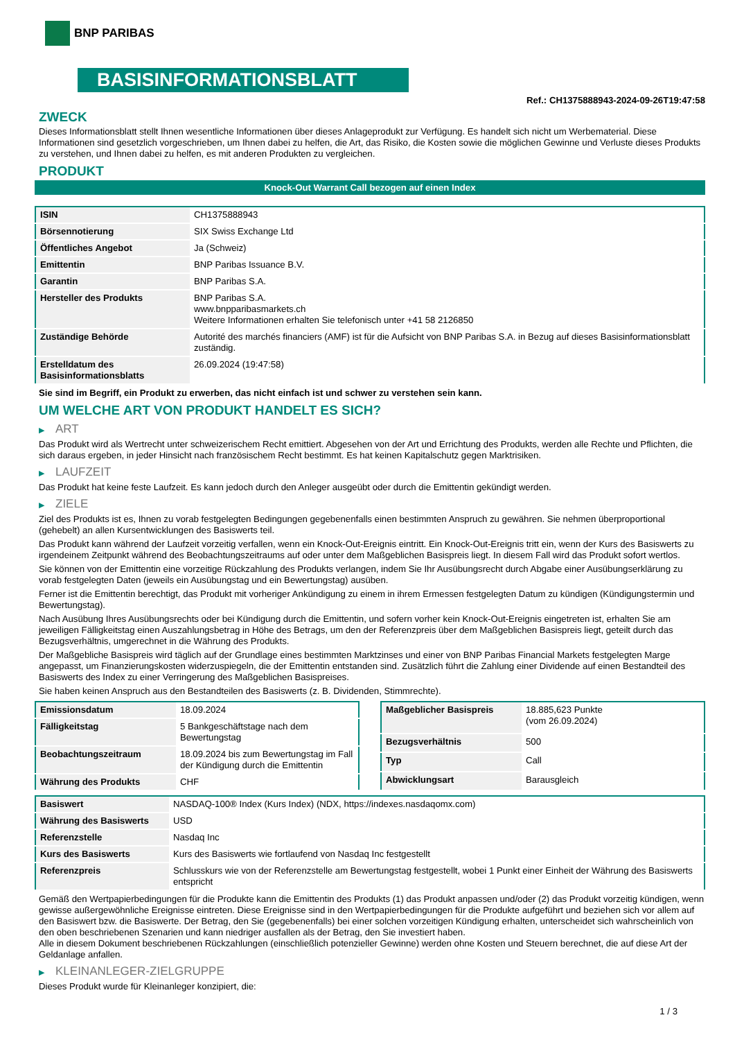BNP PARIBAS
BASISINFORMATIONSBLATT
Ref.: CH1375888943-2024-09-26T19:47:58
ZWECK
Dieses Informationsblatt stellt Ihnen wesentliche Informationen über dieses Anlageprodukt zur Verfügung. Es handelt sich nicht um Werbematerial. Diese Informationen sind gesetzlich vorgeschrieben, um Ihnen dabei zu helfen, die Art, das Risiko, die Kosten sowie die möglichen Gewinne und Verluste dieses Produkts zu verstehen, und Ihnen dabei zu helfen, es mit anderen Produkten zu vergleichen.
PRODUKT
Knock-Out Warrant Call bezogen auf einen Index
| ISIN | CH1375888943 |
| Börsennotierung | SIX Swiss Exchange Ltd |
| Öffentliches Angebot | Ja (Schweiz) |
| Emittentin | BNP Paribas Issuance B.V. |
| Garantin | BNP Paribas S.A. |
| Hersteller des Produkts | BNP Paribas S.A. www.bnpparibasmarkets.ch Weitere Informationen erhalten Sie telefonisch unter +41 58 2126850 |
| Zuständige Behörde | Autorité des marchés financiers (AMF) ist für die Aufsicht von BNP Paribas S.A. in Bezug auf dieses Basisinformationsblatt zuständig. |
| Erstelldatum des Basisinformationsblatts | 26.09.2024 (19:47:58) |
Sie sind im Begriff, ein Produkt zu erwerben, das nicht einfach ist und schwer zu verstehen sein kann.
UM WELCHE ART VON PRODUKT HANDELT ES SICH?
▶ ART
Das Produkt wird als Wertrecht unter schweizerischem Recht emittiert. Abgesehen von der Art und Errichtung des Produkts, werden alle Rechte und Pflichten, die sich daraus ergeben, in jeder Hinsicht nach französischem Recht bestimmt. Es hat keinen Kapitalschutz gegen Marktrisiken.
▶ LAUFZEIT
Das Produkt hat keine feste Laufzeit. Es kann jedoch durch den Anleger ausgeübt oder durch die Emittentin gekündigt werden.
▶ ZIELE
Ziel des Produkts ist es, Ihnen zu vorab festgelegten Bedingungen gegebenenfalls einen bestimmten Anspruch zu gewähren. Sie nehmen überproportional (gehebelt) an allen Kursentwicklungen des Basiswerts teil.
Das Produkt kann während der Laufzeit vorzeitig verfallen, wenn ein Knock-Out-Ereignis eintritt. Ein Knock-Out-Ereignis tritt ein, wenn der Kurs des Basiswerts zu irgendeinem Zeitpunkt während des Beobachtungszeitraums auf oder unter dem Maßgeblichen Basispreis liegt. In diesem Fall wird das Produkt sofort wertlos.
Sie können von der Emittentin eine vorzeitige Rückzahlung des Produkts verlangen, indem Sie Ihr Ausübungsrecht durch Abgabe einer Ausübungserklärung zu vorab festgelegten Daten (jeweils ein Ausübungstag und ein Bewertungstag) ausüben.
Ferner ist die Emittentin berechtigt, das Produkt mit vorheriger Ankündigung zu einem in ihrem Ermessen festgelegten Datum zu kündigen (Kündigungstermin und Bewertungstag).
Nach Ausübung Ihres Ausübungsrechts oder bei Kündigung durch die Emittentin, und sofern vorher kein Knock-Out-Ereignis eingetreten ist, erhalten Sie am jeweiligen Fälligkeitstag einen Auszahlungsbetrag in Höhe des Betrags, um den der Referenzpreis über dem Maßgeblichen Basispreis liegt, geteilt durch das Bezugsverhältnis, umgerechnet in die Währung des Produkts.
Der Maßgebliche Basispreis wird täglich auf der Grundlage eines bestimmten Marktzinses und einer von BNP Paribas Financial Markets festgelegten Marge angepasst, um Finanzierungskosten widerzuspiegeln, die der Emittentin entstanden sind. Zusätzlich führt die Zahlung einer Dividende auf einen Bestandteil des Basiswerts des Index zu einer Verringerung des Maßgeblichen Basispreises.
Sie haben keinen Anspruch aus den Bestandteilen des Basiswerts (z. B. Dividenden, Stimmrechte).
| Emissionsdatum | 18.09.2024 |
| Fälligkeitstag | 5 Bankgeschäftstage nach dem Bewertungstag |
| Beobachtungszeitraum | 18.09.2024 bis zum Bewertungstag im Fall der Kündigung durch die Emittentin |
| Währung des Produkts | CHF |
| Maßgeblicher Basispreis | 18.885,623 Punkte (vom 26.09.2024) |
| Bezugsverhältnis | 500 |
| Typ | Call |
| Abwicklungsart | Barausgleich |
| Basiswert | NASDAQ-100® Index (Kurs Index) (NDX, https://indexes.nasdaqomx.com) |
| Währung des Basiswerts | USD |
| Referenzstelle | Nasdaq Inc |
| Kurs des Basiswerts | Kurs des Basiswerts wie fortlaufend von Nasdaq Inc festgestellt |
| Referenzpreis | Schlusskurs wie von der Referenzstelle am Bewertungstag festgestellt, wobei 1 Punkt einer Einheit der Währung des Basiswerts entspricht |
Gemäß den Wertpapierbedingungen für die Produkte kann die Emittentin des Produkts (1) das Produkt anpassen und/oder (2) das Produkt vorzeitig kündigen, wenn gewisse außergewöhnliche Ereignisse eintreten. Diese Ereignisse sind in den Wertpapierbedingungen für die Produkte aufgeführt und beziehen sich vor allem auf den Basiswert bzw. die Basiswerte. Der Betrag, den Sie (gegebenenfalls) bei einer solchen vorzeitigen Kündigung erhalten, unterscheidet sich wahrscheinlich von den oben beschriebenen Szenarien und kann niedriger ausfallen als der Betrag, den Sie investiert haben.
Alle in diesem Dokument beschriebenen Rückzahlungen (einschließlich potenzieller Gewinne) werden ohne Kosten und Steuern berechnet, die auf diese Art der Geldanlage anfallen.
▶ KLEINANLEGER-ZIELGRUPPE
Dieses Produkt wurde für Kleinanleger konzipiert, die:
1 / 3